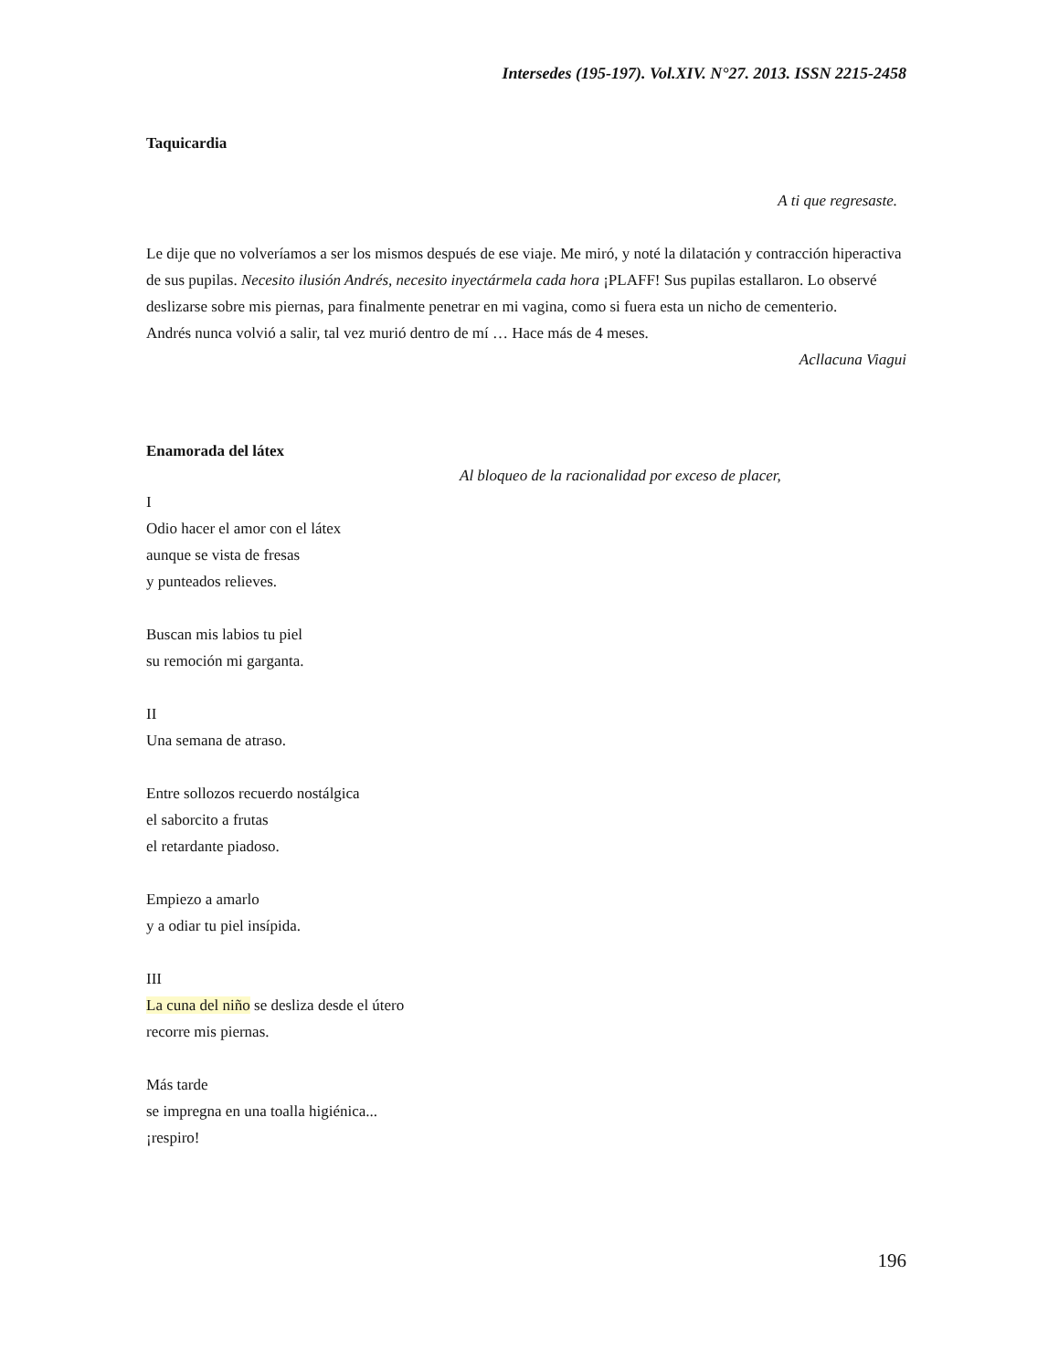Intersedes (195-197). Vol.XIV. N°27. 2013. ISSN 2215-2458
Taquicardia
A ti que regresaste.
Le dije que no volveríamos a ser los mismos después de ese viaje. Me miró, y noté la dilatación y contracción hiperactiva de sus pupilas. Necesito ilusión Andrés, necesito inyectármela cada hora ¡PLAFF! Sus pupilas estallaron. Lo observé deslizarse sobre mis piernas, para finalmente penetrar en mi vagina, como si fuera esta un nicho de cementerio.
Andrés nunca volvió a salir, tal vez murió dentro de mí … Hace más de 4 meses.
Acllacuna Viagui
Enamorada del látex
Al bloqueo de la racionalidad por exceso de placer,
I
Odio hacer el amor con el látex
aunque se vista de fresas
y punteados relieves.
Buscan mis labios tu piel
su remoción mi garganta.
II
Una semana de atraso.
Entre sollozos recuerdo nostálgica
el saborcito a frutas
el retardante piadoso.
Empiezo a amarlo
y a odiar tu piel insípida.
III
La cuna del niño se desliza desde el útero
recorre mis piernas.
Más tarde
se impregna en una toalla higiénica...
¡respiro!
196